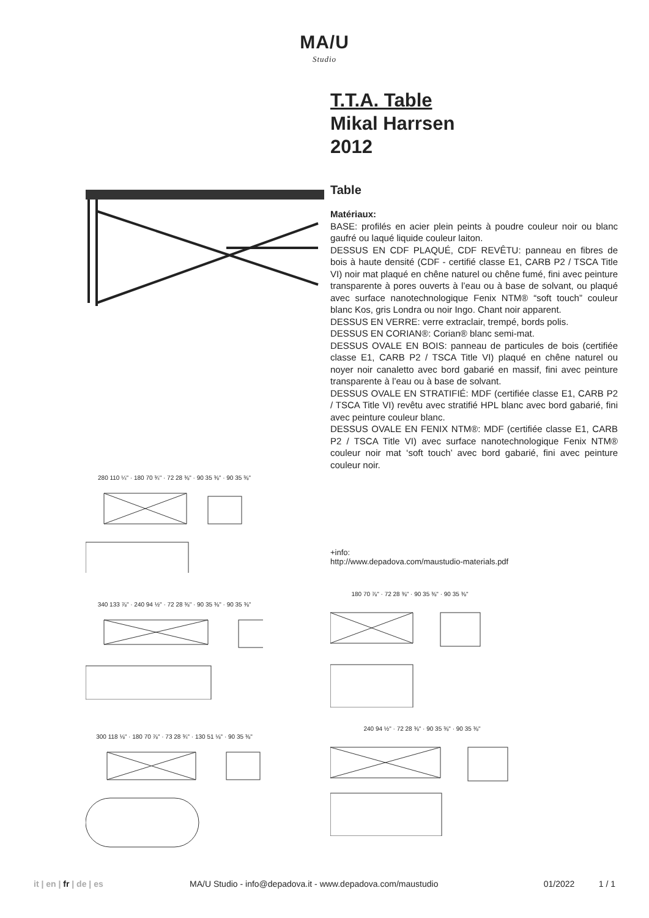MA/U
Studio
T.T.A. Table
Mikal Harrsen
2012
Table
Matériaux:
BASE: profilés en acier plein peints à poudre couleur noir ou blanc gaufré ou laqué liquide couleur laiton.
DESSUS EN CDF PLAQUÉ, CDF REVÊTU: panneau en fibres de bois à haute densité (CDF - certifié classe E1, CARB P2 / TSCA Title VI) noir mat plaqué en chêne naturel ou chêne fumé, fini avec peinture transparente à pores ouverts à l’eau ou à base de solvant, ou plaqué avec surface nanotechnologique Fenix NTM® “soft touch” couleur blanc Kos, gris Londra ou noir Ingo. Chant noir apparent.
DESSUS EN VERRE: verre extraclair, trempé, bords polis.
DESSUS EN CORIAN®: Corian® blanc semi-mat.
DESSUS OVALE EN BOIS: panneau de particules de bois (certifiée classe E1, CARB P2 / TSCA Title VI) plaqué en chêne naturel ou noyer noir canaletto avec bord gabarié en massif, fini avec peinture transparente à l’eau ou à base de solvant.
DESSUS OVALE EN STRATIFIÉ: MDF (certifiée classe E1, CARB P2 / TSCA Title VI) revêtu avec stratifié HPL blanc avec bord gabarié, fini avec peinture couleur blanc.
DESSUS OVALE EN FENIX NTM®: MDF (certifiée classe E1, CARB P2 / TSCA Title VI) avec surface nanotechnologique Fenix NTM® couleur noir mat ‘soft touch’ avec bord gabarié, fini avec peinture couleur noir.
+info:
http://www.depadova.com/maustudio-materials.pdf
280 110 ¼" · 180 70 ¾" · 72 28 ⅜" · 90 35 ⅜" · 90 35 ⅜"
340 133 ⅞" · 240 94 ½" · 72 28 ⅜" · 90 35 ⅜" · 90 35 ⅜"
300 118 ⅛" · 180 70 ⅞" · 73 28 ¾" · 130 51 ⅛" · 90 35 ⅜"
180 70 ⅞" · 72 28 ⅜" · 90 35 ⅜" · 90 35 ⅜"
240 94 ½" · 72 28 ⅜" · 90 35 ⅜" · 90 35 ⅜"
it | en | fr | de | es MA/U Studio - info@depadova.it - www.depadova.com/maustudio 01/2022 1 / 1